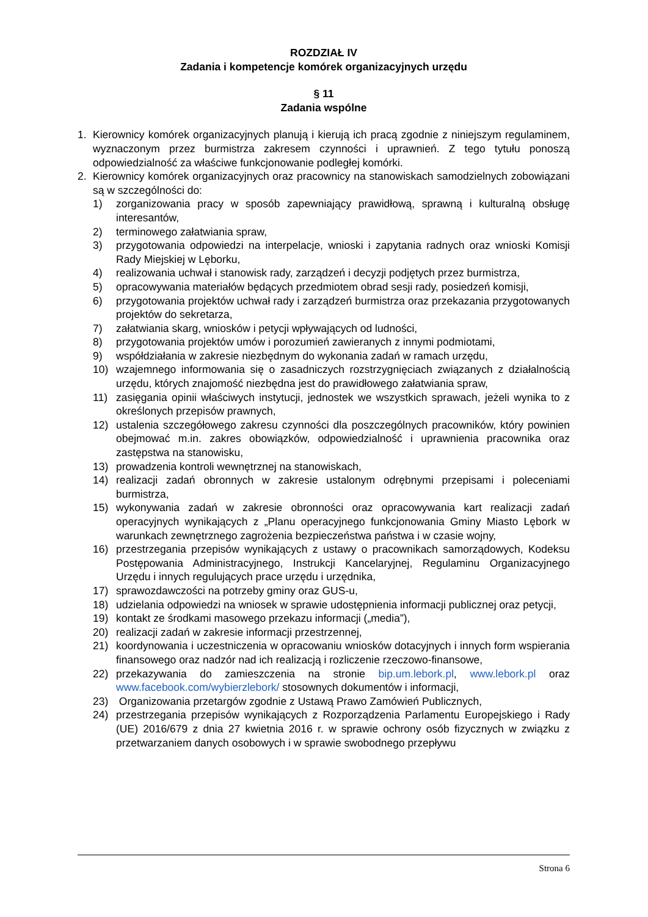ROZDZIAŁ IV
Zadania i kompetencje komórek organizacyjnych urzędu
§ 11
Zadania wspólne
1. Kierownicy komórek organizacyjnych planują i kierują ich pracą zgodnie z niniejszym regulaminem, wyznaczonym przez burmistrza zakresem czynności i uprawnień. Z tego tytułu ponoszą odpowiedzialność za właściwe funkcjonowanie podległej komórki.
2. Kierownicy komórek organizacyjnych oraz pracownicy na stanowiskach samodzielnych zobowiązani są w szczególności do:
1) zorganizowania pracy w sposób zapewniający prawidłową, sprawną i kulturalną obsługę interesantów,
2) terminowego załatwiania spraw,
3) przygotowania odpowiedzi na interpelacje, wnioski i zapytania radnych oraz wnioski Komisji Rady Miejskiej w Lęborku,
4) realizowania uchwał i stanowisk rady, zarządzeń i decyzji podjętych przez burmistrza,
5) opracowywania materiałów będących przedmiotem obrad sesji rady, posiedzeń komisji,
6) przygotowania projektów uchwał rady i zarządzeń burmistrza oraz przekazania przygotowanych projektów do sekretarza,
7) załatwiania skarg, wniosków i petycji wpływających od ludności,
8) przygotowania projektów umów i porozumień zawieranych z innymi podmiotami,
9) współdziałania w zakresie niezbędnym do wykonania zadań w ramach urzędu,
10) wzajemnego informowania się o zasadniczych rozstrzygnięciach związanych z działalnością urzędu, których znajomość niezbędna jest do prawidłowego załatwiania spraw,
11) zasięgania opinii właściwych instytucji, jednostek we wszystkich sprawach, jeżeli wynika to z określonych przepisów prawnych,
12) ustalenia szczegółowego zakresu czynności dla poszczególnych pracowników, który powinien obejmować m.in. zakres obowiązków, odpowiedzialność i uprawnienia pracownika oraz zastępstwa na stanowisku,
13) prowadzenia kontroli wewnętrznej na stanowiskach,
14) realizacji zadań obronnych w zakresie ustalonym odrębnymi przepisami i poleceniami burmistrza,
15) wykonywania zadań w zakresie obronności oraz opracowywania kart realizacji zadań operacyjnych wynikających z „Planu operacyjnego funkcjonowania Gminy Miasto Lębork w warunkach zewnętrznego zagrożenia bezpieczeństwa państwa i w czasie wojny,
16) przestrzegania przepisów wynikających z ustawy o pracownikach samorządowych, Kodeksu Postępowania Administracyjnego, Instrukcji Kancelaryjnej, Regulaminu Organizacyjnego Urzędu i innych regulujących prace urzędu i urzędnika,
17) sprawozdawczości na potrzeby gminy oraz GUS-u,
18) udzielania odpowiedzi na wniosek w sprawie udostępnienia informacji publicznej oraz petycji,
19) kontakt ze środkami masowego przekazu informacji („media”),
20) realizacji zadań w zakresie informacji przestrzennej,
21) koordynowania i uczestniczenia w opracowaniu wniosków dotacyjnych i innych form wspierania finansowego oraz nadzór nad ich realizacją i rozliczenie rzeczowo-finansowe,
22) przekazywania do zamieszczenia na stronie bip.um.lebork.pl, www.lebork.pl oraz www.facebook.com/wybierzlebork/ stosownych dokumentów i informacji,
23) Organizowania przetargów zgodnie z Ustawą Prawo Zamówień Publicznych,
24) przestrzegania przepisów wynikających z Rozporządzenia Parlamentu Europejskiego i Rady (UE) 2016/679 z dnia 27 kwietnia 2016 r. w sprawie ochrony osób fizycznych w związku z przetwarzaniem danych osobowych i w sprawie swobodnego przepływu
Strona 6